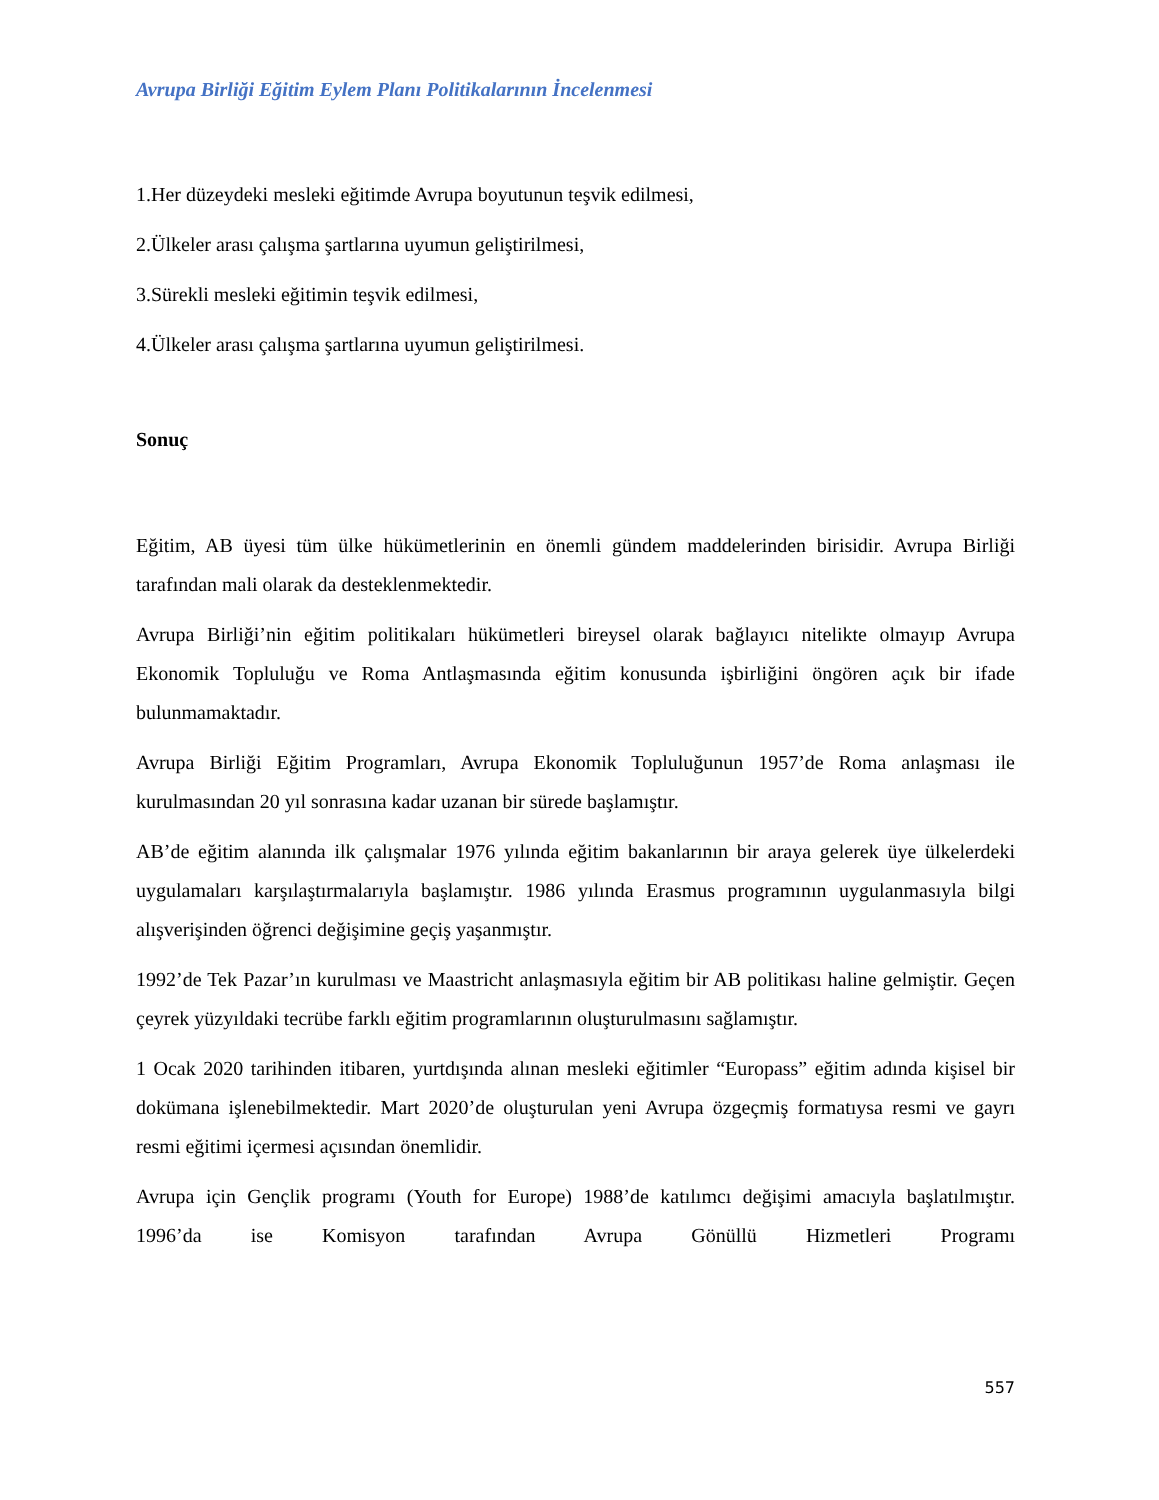Avrupa Birliği Eğitim Eylem Planı Politikalarının İncelenmesi
1.Her düzeydeki mesleki eğitimde Avrupa boyutunun teşvik edilmesi,
2.Ülkeler arası çalışma şartlarına uyumun geliştirilmesi,
3.Sürekli mesleki eğitimin teşvik edilmesi,
4.Ülkeler arası çalışma şartlarına uyumun geliştirilmesi.
Sonuç
Eğitim, AB üyesi tüm ülke hükümetlerinin en önemli gündem maddelerinden birisidir. Avrupa Birliği tarafından mali olarak da desteklenmektedir.
Avrupa Birliği’nin eğitim politikaları hükümetleri bireysel olarak bağlayıcı nitelikte olmayıp Avrupa Ekonomik Topluluğu ve Roma Antlaşmasında eğitim konusunda işbirliğini öngören açık bir ifade bulunmamaktadır.
Avrupa Birliği Eğitim Programları, Avrupa Ekonomik Topluluğunun 1957’de Roma anlaşması ile kurulmasından 20 yıl sonrasına kadar uzanan bir sürede başlamıştır.
AB’de eğitim alanında ilk çalışmalar 1976 yılında eğitim bakanlarının bir araya gelerek üye ülkelerdeki uygulamaları karşılaştırmalarıyla başlamıştır. 1986 yılında Erasmus programının uygulanmasıyla bilgi alışverişinden öğrenci değişimine geçiş yaşanmıştır.
1992’de Tek Pazar’ın kurulması ve Maastricht anlaşmasıyla eğitim bir AB politikası haline gelmiştir. Geçen çeyrek yüzyıldaki tecrübe farklı eğitim programlarının oluşturulmasını sağlamıştır.
1 Ocak 2020 tarihinden itibaren, yurtdışında alınan mesleki eğitimler “Europass” eğitim adında kişisel bir dokümana işlenebilmektedir. Mart 2020’de oluşturulan yeni Avrupa özgeçmiş formatıysa resmi ve gayrı resmi eğitimi içermesi açısından önemlidir.
Avrupa için Gençlik programı (Youth for Europe) 1988’de katılımcı değişimi amacıyla başlatılmıştır. 1996’da ise Komisyon tarafından Avrupa Gönüllü Hizmetleri Programı
557